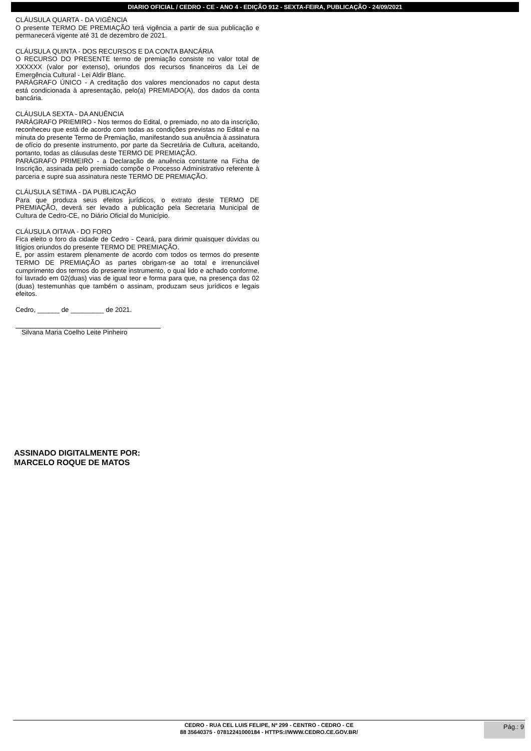DIARIO OFICIAL / CEDRO - CE - ANO 4 - EDIÇÃO 912 - SEXTA-FEIRA, PUBLICAÇÃO - 24/09/2021
CLÁUSULA QUARTA - DA VIGÊNCIA
O presente TERMO DE PREMIAÇÃO terá vigência a partir de sua publicação e permanecerá vigente até 31 de dezembro de 2021.
CLÁUSULA QUINTA - DOS RECURSOS E DA CONTA BANCÁRIA
O RECURSO DO PRESENTE termo de premiação consiste no valor total de XXXXXX (valor por extenso), oriundos dos recursos financeiros da Lei de Emergência Cultural - Lei Aldir Blanc.
PARÁGRAFO ÚNICO - A creditação dos valores mencionados no caput desta está condicionada à apresentação, pelo(a) PREMIADO(A), dos dados da conta bancária.
CLÁUSULA SEXTA - DA ANUÊNCIA
PARÁGRAFO PRIEMIRO - Nos termos do Edital, o premiado, no ato da inscrição, reconheceu que está de acordo com todas as condições previstas no Edital e na minuta do presente Termo de Premiação, manifestando sua anuência à assinatura de ofício do presente instrumento, por parte da Secretária de Cultura, aceitando, portanto, todas as cláusulas deste TERMO DE PREMIAÇÃO.
PARÁGRAFO PRIMEIRO - a Declaração de anuência constante na Ficha de Inscrição, assinada pelo premiado compõe o Processo Administrativo referente à parceria e supre sua assinatura neste TERMO DE PREMIAÇÃO.
CLÁUSULA SÉTIMA - DA PUBLICAÇÃO
Para que produza seus efeitos jurídicos, o extrato deste TERMO DE PREMIAÇÃO, deverá ser levado a publicação pela Secretaria Municipal de Cultura de Cedro-CE, no Diário Oficial do Município.
CLÁUSULA OITAVA - DO FORO
Fica eleito o foro da cidade de Cedro - Ceará, para dirimir quaisquer dúvidas ou litígios oriundos do presente TERMO DE PREMIAÇÃO.
E, por assim estarem plenamente de acordo com todos os termos do presente TERMO DE PREMIAÇÃO as partes obrigam-se ao total e irrenunciável cumprimento dos termos do presente instrumento, o qual lido e achado conforme, foi lavrado em 02(duas) vias de igual teor e forma para que, na presença das 02 (duas) testemunhas que também o assinam, produzam seus jurídicos e legais efeitos.
Cedro, ______ de _________ de 2021.
Silvana Maria Coelho Leite Pinheiro
ASSINADO DIGITALMENTE POR:
MARCELO ROQUE DE MATOS
CEDRO - RUA CEL LUIS FELIPE, Nº 299 - CENTRO - CEDRO - CE
88 35640375 - 07812241000184 - HTTPS://WWW.CEDRO.CE.GOV.BR/
Pág.: 9